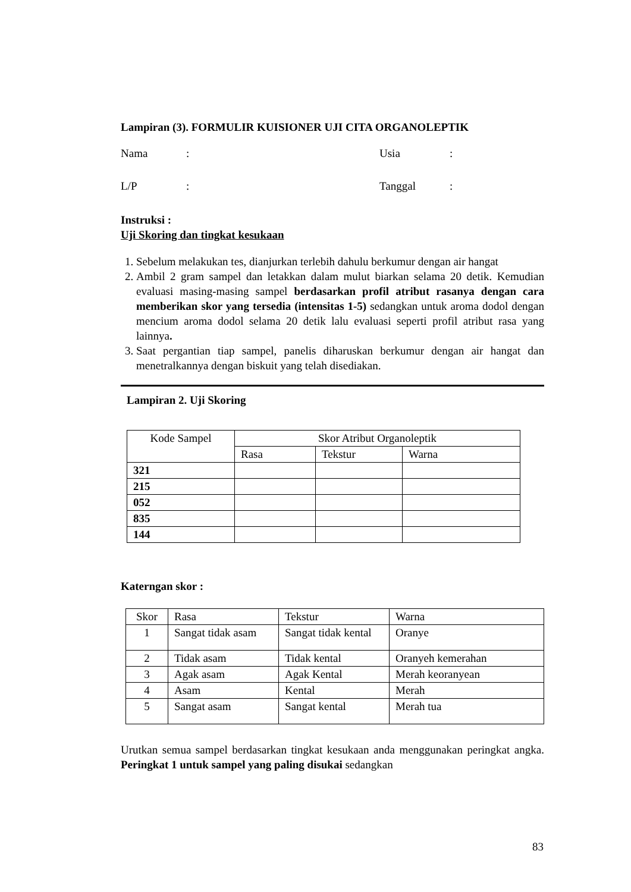Lampiran (3). FORMULIR KUISIONER UJI CITA ORGANOLEPTIK
Nama: Usia:
L/P: Tanggal:
Instruksi :
Uji Skoring dan tingkat kesukaan
1. Sebelum melakukan tes, dianjurkan terlebih dahulu berkumur dengan air hangat
2. Ambil 2 gram sampel dan letakkan dalam mulut biarkan selama 20 detik. Kemudian evaluasi masing-masing sampel berdasarkan profil atribut rasanya dengan cara memberikan skor yang tersedia (intensitas 1-5) sedangkan untuk aroma dodol dengan mencium aroma dodol selama 20 detik lalu evaluasi seperti profil atribut rasa yang lainnya.
3. Saat pergantian tiap sampel, panelis diharuskan berkumur dengan air hangat dan menetralkannya dengan biskuit yang telah disediakan.
Lampiran 2. Uji Skoring
| Kode Sampel | Skor Atribut Organoleptik | | |
| --- | --- | --- | --- |
| | Rasa | Tekstur | Warna |
| 321 | | | |
| 215 | | | |
| 052 | | | |
| 835 | | | |
| 144 | | | |
Katerngan skor :
| Skor | Rasa | Tekstur | Warna |
| 1 | Sangat tidak asam | Sangat tidak kental | Oranye |
| 2 | Tidak asam | Tidak kental | Oranyeh kemerahan |
| 3 | Agak asam | Agak Kental | Merah keoranyean |
| 4 | Asam | Kental | Merah |
| 5 | Sangat asam | Sangat kental | Merah tua |
Urutkan semua sampel berdasarkan tingkat kesukaan anda menggunakan peringkat angka. Peringkat 1 untuk sampel yang paling disukai sedangkan
83